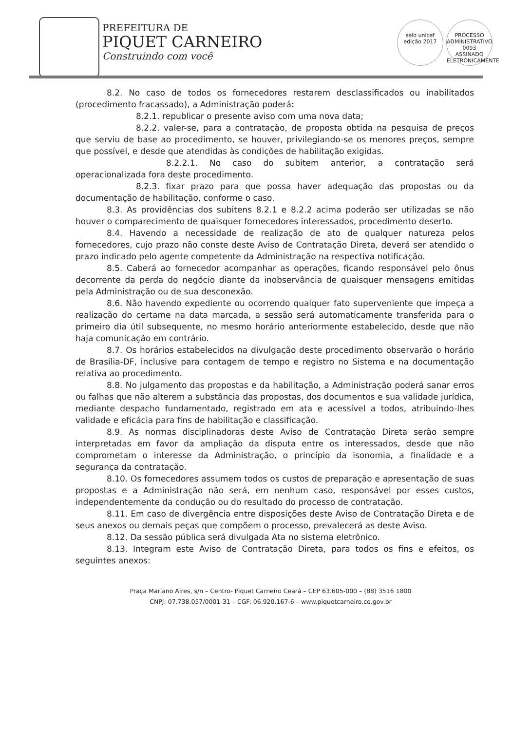PREFEITURA DE
PIQUET CARNEIRO
Construindo com você
selo unicef
edição 2017 PROCESSO ADMINISTRATIVO
0093
ASSINADO ELETRONICAMENTE
8.2. No caso de todos os fornecedores restarem desclassificados ou inabilitados (procedimento fracassado), a Administração poderá:
8.2.1. republicar o presente aviso com uma nova data;
8.2.2. valer-se, para a contratação, de proposta obtida na pesquisa de preços que serviu de base ao procedimento, se houver, privilegiando-se os menores preços, sempre que possível, e desde que atendidas às condições de habilitação exigidas.
8.2.2.1. No caso do subitem anterior, a contratação será operacionalizada fora deste procedimento.
8.2.3. fixar prazo para que possa haver adequação das propostas ou da documentação de habilitação, conforme o caso.
8.3. As providências dos subitens 8.2.1 e 8.2.2 acima poderão ser utilizadas se não houver o comparecimento de quaisquer fornecedores interessados, procedimento deserto.
8.4. Havendo a necessidade de realização de ato de qualquer natureza pelos fornecedores, cujo prazo não conste deste Aviso de Contratação Direta, deverá ser atendido o prazo indicado pelo agente competente da Administração na respectiva notificação.
8.5. Caberá ao fornecedor acompanhar as operações, ficando responsável pelo ônus decorrente da perda do negócio diante da inobservância de quaisquer mensagens emitidas pela Administração ou de sua desconexão.
8.6. Não havendo expediente ou ocorrendo qualquer fato superveniente que impeça a realização do certame na data marcada, a sessão será automaticamente transferida para o primeiro dia útil subsequente, no mesmo horário anteriormente estabelecido, desde que não haja comunicação em contrário.
8.7. Os horários estabelecidos na divulgação deste procedimento observarão o horário de Brasília-DF, inclusive para contagem de tempo e registro no Sistema e na documentação relativa ao procedimento.
8.8. No julgamento das propostas e da habilitação, a Administração poderá sanar erros ou falhas que não alterem a substância das propostas, dos documentos e sua validade jurídica, mediante despacho fundamentado, registrado em ata e acessível a todos, atribuindo-lhes validade e eficácia para fins de habilitação e classificação.
8.9. As normas disciplinadoras deste Aviso de Contratação Direta serão sempre interpretadas em favor da ampliação da disputa entre os interessados, desde que não comprometam o interesse da Administração, o princípio da isonomia, a finalidade e a segurança da contratação.
8.10. Os fornecedores assumem todos os custos de preparação e apresentação de suas propostas e a Administração não será, em nenhum caso, responsável por esses custos, independentemente da condução ou do resultado do processo de contratação.
8.11. Em caso de divergência entre disposições deste Aviso de Contratação Direta e de seus anexos ou demais peças que compõem o processo, prevalecerá as deste Aviso.
8.12. Da sessão pública será divulgada Ata no sistema eletrônico.
8.13. Integram este Aviso de Contratação Direta, para todos os fins e efeitos, os seguintes anexos:
Praça Mariano Aires, s/n – Centro- Piquet Carneiro Ceará – CEP 63.605-000 – (88) 3516 1800
CNPJ: 07.738.057/0001-31 – CGF: 06.920.167-6 – www.piquetcarneiro.ce.gov.br